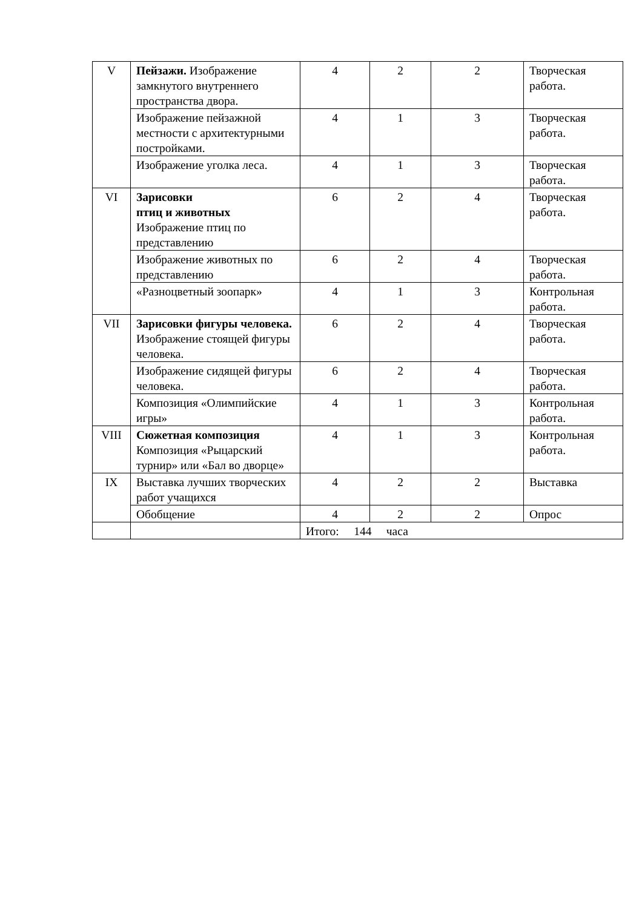| V | Пейзажи. Изображение замкнутого внутреннего пространства двора. | 4 | 2 | 2 | Творческая работа. |
| | Изображение пейзажной местности с архитектурными постройками. | 4 | 1 | 3 | Творческая работа. |
| | Изображение уголка леса. | 4 | 1 | 3 | Творческая работа. |
| VI | Зарисовки птиц и животных Изображение птиц по представлению | 6 | 2 | 4 | Творческая работа. |
| | Изображение животных по представлению | 6 | 2 | 4 | Творческая работа. |
| | «Разноцветный зоопарк» | 4 | 1 | 3 | Контрольная работа. |
| VII | Зарисовки фигуры человека. Изображение стоящей фигуры человека. | 6 | 2 | 4 | Творческая работа. |
| | Изображение сидящей фигуры человека. | 6 | 2 | 4 | Творческая работа. |
| | Композиция «Олимпийские игры» | 4 | 1 | 3 | Контрольная работа. |
| VIII | Сюжетная композиция Композиция «Рыцарский турнир» или «Бал во дворце» | 4 | 1 | 3 | Контрольная работа. |
| IX | Выставка лучших творческих работ учащихся | 4 | 2 | 2 | Выставка |
| | Обобщение | 4 | 2 | 2 | Опрос |
| | | Итого: 144 часа | | | |